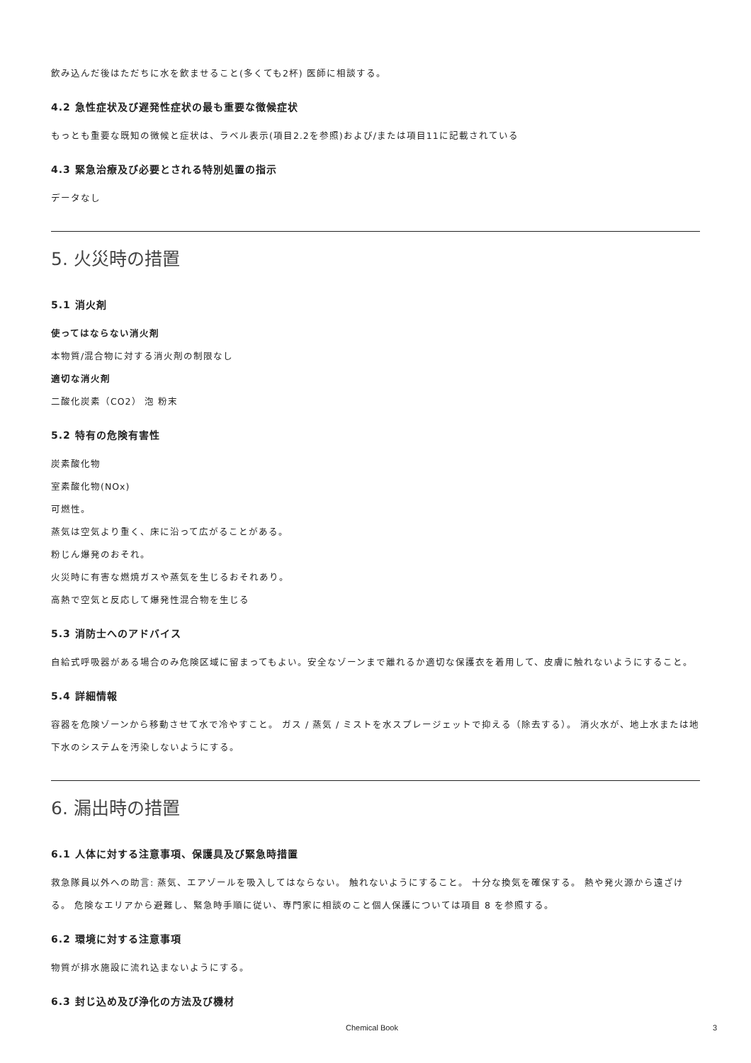飲み込んだ後はただちに水を飲ませること(多くても2杯) 医師に相談する。
4.2 急性症状及び遅発性症状の最も重要な徴候症状
もっとも重要な既知の徴候と症状は、ラベル表示(項目2.2を参照)および/または項目11に記載されている
4.3 緊急治療及び必要とされる特別処置の指示
データなし
5. 火災時の措置
5.1 消火剤
使ってはならない消火剤
本物質/混合物に対する消火剤の制限なし
適切な消火剤
二酸化炭素（CO2） 泡 粉末
5.2 特有の危険有害性
炭素酸化物
室素酸化物(NOx)
可燃性。
蒸気は空気より重く、床に沿って広がることがある。
粉じん爆発のおそれ。
火災時に有害な燃焼ガスや蒸気を生じるおそれあり。
高熱で空気と反応して爆発性混合物を生じる
5.3 消防士へのアドバイス
自給式呼吸器がある場合のみ危険区域に留まってもよい。安全なゾーンまで離れるか適切な保護衣を着用して、皮膚に触れないようにすること。
5.4 詳細情報
容器を危険ゾーンから移動させて水で冷やすこと。 ガス / 蒸気 / ミストを水スプレージェットで抑える（除去する）。 消火水が、地上水または地下水のシステムを汚染しないようにする。
6. 漏出時の措置
6.1 人体に対する注意事項、保護具及び緊急時措置
救急隊員以外への助言: 蒸気、エアゾールを吸入してはならない。 触れないようにすること。 十分な換気を確保する。 熱や発火源から遠ざける。 危険なエリアから避難し、緊急時手順に従い、専門家に相談のこと個人保護については項目 8 を参照する。
6.2 環境に対する注意事項
物質が排水施設に流れ込まないようにする。
6.3 封じ込め及び浄化の方法及び機材
Chemical Book 3